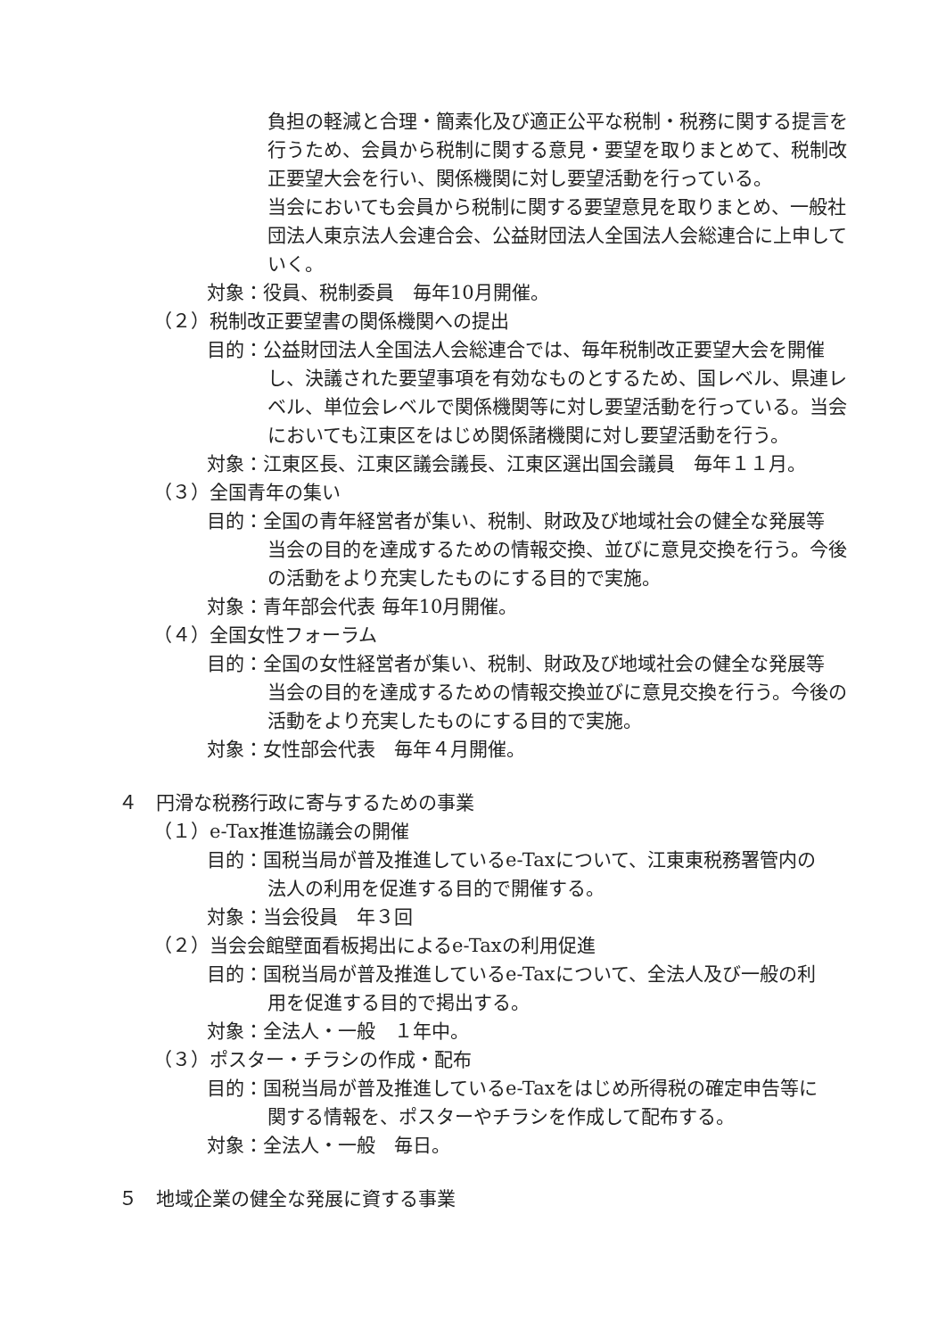負担の軽減と合理・簡素化及び適正公平な税制・税務に関する提言を行うため、会員から税制に関する意見・要望を取りまとめて、税制改正要望大会を行い、関係機関に対し要望活動を行っている。
当会においても会員から税制に関する要望意見を取りまとめ、一般社団法人東京法人会連合会、公益財団法人全国法人会総連合に上申していく。
対象：役員、税制委員　毎年10月開催。
（２）税制改正要望書の関係機関への提出
目的：公益財団法人全国法人会総連合では、毎年税制改正要望大会を開催
し、決議された要望事項を有効なものとするため、国レベル、県連レベル、単位会レベルで関係機関等に対し要望活動を行っている。当会においても江東区をはじめ関係諸機関に対し要望活動を行う。
対象：江東区長、江東区議会議長、江東区選出国会議員　毎年１１月。
（３）全国青年の集い
目的：全国の青年経営者が集い、税制、財政及び地域社会の健全な発展等
当会の目的を達成するための情報交換、並びに意見交換を行う。今後の活動をより充実したものにする目的で実施。
対象：青年部会代表 毎年10月開催。
（４）全国女性フォーラム
目的：全国の女性経営者が集い、税制、財政及び地域社会の健全な発展等
当会の目的を達成するための情報交換並びに意見交換を行う。今後の活動をより充実したものにする目的で実施。
対象：女性部会代表　毎年４月開催。
４　円滑な税務行政に寄与するための事業
（１）e-Tax推進協議会の開催
目的：国税当局が普及推進しているe-Taxについて、江東東税務署管内の
法人の利用を促進する目的で開催する。
対象：当会役員　年３回
（２）当会会館壁面看板掲出によるe-Taxの利用促進
目的：国税当局が普及推進しているe-Taxについて、全法人及び一般の利
用を促進する目的で掲出する。
対象：全法人・一般　１年中。
（３）ポスター・チラシの作成・配布
目的：国税当局が普及推進しているe-Taxをはじめ所得税の確定申告等に
関する情報を、ポスターやチラシを作成して配布する。
対象：全法人・一般　毎日。
５　地域企業の健全な発展に資する事業